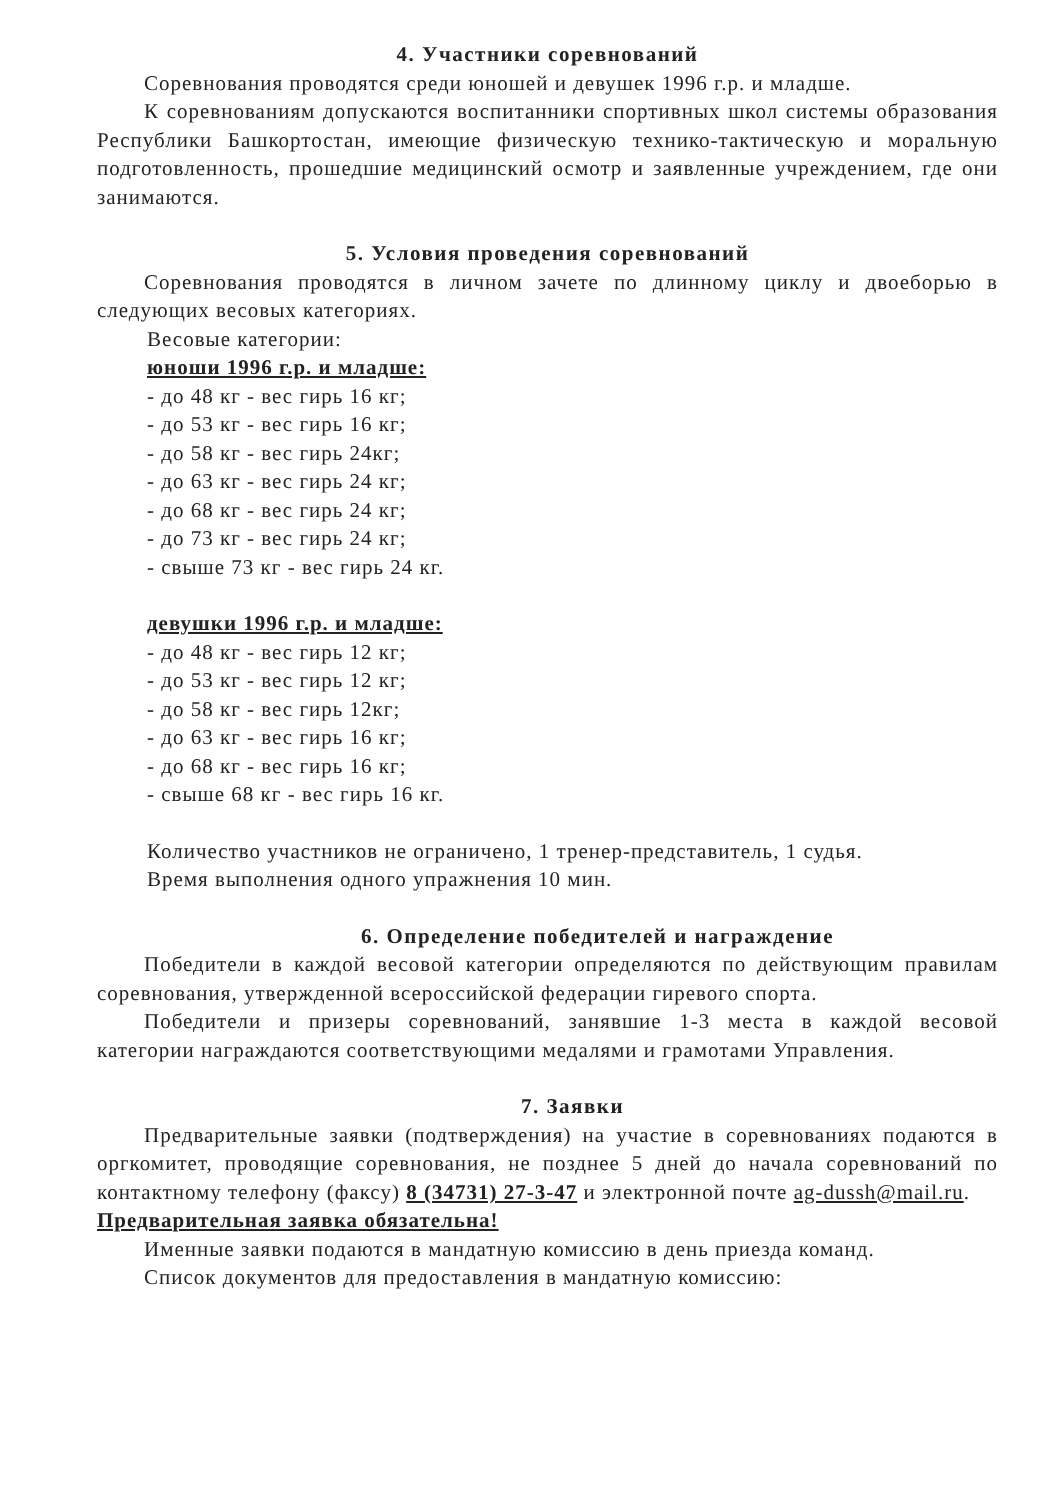4. Участники соревнований
Соревнования проводятся среди юношей и девушек 1996 г.р. и младше.
К соревнованиям допускаются воспитанники спортивных школ системы образования Республики Башкортостан, имеющие физическую технико-тактическую и моральную подготовленность, прошедшие медицинский осмотр и заявленные учреждением, где они занимаются.
5. Условия проведения соревнований
Соревнования проводятся в личном зачете по длинному циклу и двоеборью в следующих весовых категориях.
Весовые категории:
юноши 1996 г.р. и младше:
- до 48 кг - вес гирь 16 кг;
- до 53 кг - вес гирь 16 кг;
- до 58 кг - вес гирь 24кг;
- до 63 кг - вес гирь 24 кг;
- до 68 кг - вес гирь 24 кг;
- до 73 кг - вес гирь 24 кг;
- свыше 73 кг - вес гирь 24 кг.
девушки 1996 г.р. и младше:
- до 48 кг - вес гирь 12 кг;
- до 53 кг - вес гирь 12 кг;
- до 58 кг - вес гирь 12кг;
- до 63 кг - вес гирь 16 кг;
- до 68 кг - вес гирь 16 кг;
- свыше 68 кг - вес гирь 16 кг.
Количество участников не ограничено, 1 тренер-представитель, 1 судья.
Время выполнения одного упражнения 10 мин.
6. Определение победителей и награждение
Победители в каждой весовой категории определяются по действующим правилам соревнования, утвержденной всероссийской федерации гиревого спорта.
Победители и призеры соревнований, занявшие 1-3 места в каждой весовой категории награждаются соответствующими медалями и грамотами Управления.
7. Заявки
Предварительные заявки (подтверждения) на участие в соревнованиях подаются в оргкомитет, проводящие соревнования, не позднее 5 дней до начала соревнований по контактному телефону (факсу) 8 (34731) 27-3-47 и электронной почте ag-dussh@mail.ru.
Предварительная заявка обязательна!
Именные заявки подаются в мандатную комиссию в день приезда команд.
Список документов для предоставления в мандатную комиссию: